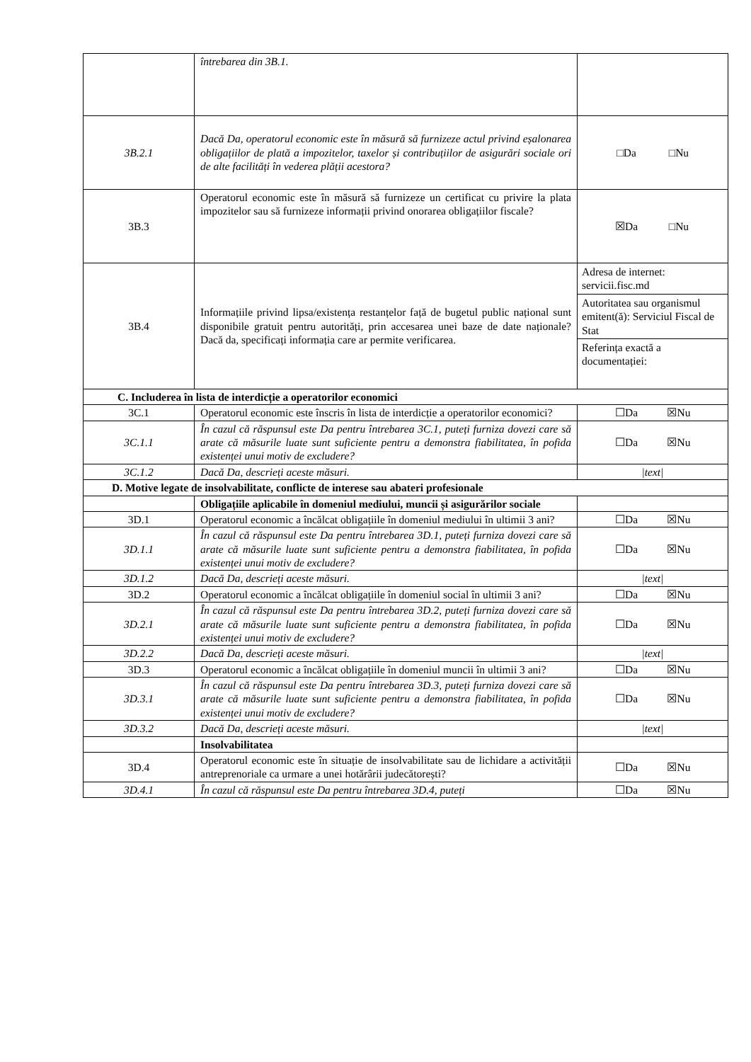| | întrebarea din 3B.1. | |
| 3B.2.1 | Dacă Da, operatorul economic este în măsură să furnizeze actul privind eșalonarea obligațiilor de plată a impozitelor, taxelor și contribuțiilor de asigurări sociale ori de alte facilități în vederea plății acestora? | □Da □Nu |
| 3B.3 | Operatorul economic este în măsură să furnizeze un certificat cu privire la plata impozitelor sau să furnizeze informații privind onorarea obligațiilor fiscale? | ☒Da □Nu |
| 3B.4 | Informațiile privind lipsa/existența restanțelor față de bugetul public național sunt disponibile gratuit pentru autorități, prin accesarea unei baze de date naționale? Dacă da, specificați informația care ar permite verificarea. | Adresa de internet: servicii.fisc.md Autoritatea sau organismul emitent(ă): Serviciul Fiscal de Stat Referința exactă a documentației: |
| C. Includerea în lista de interdicție a operatorilor economici | | |
| 3C.1 | Operatorul economic este înscris în lista de interdicție a operatorilor economici? | ☐Da ☒Nu |
| 3C.1.1 | În cazul că răspunsul este Da pentru întrebarea 3C.1, puteți furniza dovezi care să arate că măsurile luate sunt suficiente pentru a demonstra fiabilitatea, în pofida existenței unui motiv de excludere? | ☐Da ☒Nu |
| 3C.1.2 | Dacă Da, descrieți aceste măsuri. | /text/ |
| D. Motive legate de insolvabilitate, conflicte de interese sau abateri profesionale | | |
| | Obligațiile aplicabile în domeniul mediului, muncii și asigurărilor sociale | |
| 3D.1 | Operatorul economic a încălcat obligațiile în domeniul mediului în ultimii 3 ani? | ☐Da ☒Nu |
| 3D.1.1 | În cazul că răspunsul este Da pentru întrebarea 3D.1, puteți furniza dovezi care să arate că măsurile luate sunt suficiente pentru a demonstra fiabilitatea, în pofida existenței unui motiv de excludere? | ☐Da ☒Nu |
| 3D.1.2 | Dacă Da, descrieți aceste măsuri. | /text/ |
| 3D.2 | Operatorul economic a încălcat obligațiile în domeniul social în ultimii 3 ani? | ☐Da ☒Nu |
| 3D.2.1 | În cazul că răspunsul este Da pentru întrebarea 3D.2, puteți furniza dovezi care să arate că măsurile luate sunt suficiente pentru a demonstra fiabilitatea, în pofida existenței unui motiv de excludere? | ☐Da ☒Nu |
| 3D.2.2 | Dacă Da, descrieți aceste măsuri. | /text/ |
| 3D.3 | Operatorul economic a încălcat obligațiile în domeniul muncii în ultimii 3 ani? | ☐Da ☒Nu |
| 3D.3.1 | În cazul că răspunsul este Da pentru întrebarea 3D.3, puteți furniza dovezi care să arate că măsurile luate sunt suficiente pentru a demonstra fiabilitatea, în pofida existenței unui motiv de excludere? | ☐Da ☒Nu |
| 3D.3.2 | Dacă Da, descrieți aceste măsuri. | /text/ |
| | Insolvabilitatea | |
| 3D.4 | Operatorul economic este în situație de insolvabilitate sau de lichidare a activității antreprenoriale ca urmare a unei hotărârii judecătorești? | ☐Da ☒Nu |
| 3D.4.1 | În cazul că răspunsul este Da pentru întrebarea 3D.4, puteți | ☐Da ☒Nu |